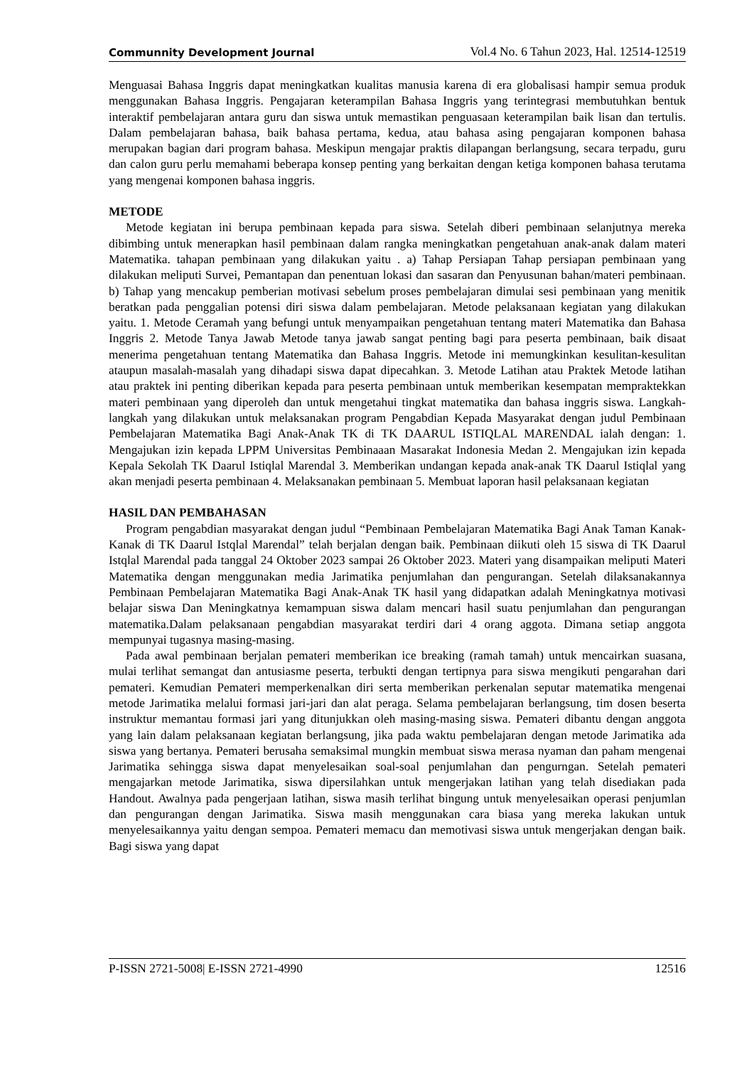Communnity Development Journal Vol.4 No. 6 Tahun 2023, Hal. 12514-12519
Menguasai Bahasa Inggris dapat meningkatkan kualitas manusia karena di era globalisasi hampir semua produk menggunakan Bahasa Inggris. Pengajaran keterampilan Bahasa Inggris yang terintegrasi membutuhkan bentuk interaktif pembelajaran antara guru dan siswa untuk memastikan penguasaan keterampilan baik lisan dan tertulis. Dalam pembelajaran bahasa, baik bahasa pertama, kedua, atau bahasa asing pengajaran komponen bahasa merupakan bagian dari program bahasa. Meskipun mengajar praktis dilapangan berlangsung, secara terpadu, guru dan calon guru perlu memahami beberapa konsep penting yang berkaitan dengan ketiga komponen bahasa terutama yang mengenai komponen bahasa inggris.
METODE
Metode kegiatan ini berupa pembinaan kepada para siswa. Setelah diberi pembinaan selanjutnya mereka dibimbing untuk menerapkan hasil pembinaan dalam rangka meningkatkan pengetahuan anak-anak dalam materi Matematika. tahapan pembinaan yang dilakukan yaitu . a) Tahap Persiapan Tahap persiapan pembinaan yang dilakukan meliputi Survei, Pemantapan dan penentuan lokasi dan sasaran dan Penyusunan bahan/materi pembinaan. b) Tahap yang mencakup pemberian motivasi sebelum proses pembelajaran dimulai sesi pembinaan yang menitik beratkan pada penggalian potensi diri siswa dalam pembelajaran. Metode pelaksanaan kegiatan yang dilakukan yaitu. 1. Metode Ceramah yang befungi untuk menyampaikan pengetahuan tentang materi Matematika dan Bahasa Inggris 2. Metode Tanya Jawab Metode tanya jawab sangat penting bagi para peserta pembinaan, baik disaat menerima pengetahuan tentang Matematika dan Bahasa Inggris. Metode ini memungkinkan kesulitan-kesulitan ataupun masalah-masalah yang dihadapi siswa dapat dipecahkan. 3. Metode Latihan atau Praktek Metode latihan atau praktek ini penting diberikan kepada para peserta pembinaan untuk memberikan kesempatan mempraktekkan materi pembinaan yang diperoleh dan untuk mengetahui tingkat matematika dan bahasa inggris siswa. Langkah-langkah yang dilakukan untuk melaksanakan program Pengabdian Kepada Masyarakat dengan judul Pembinaan Pembelajaran Matematika Bagi Anak-Anak TK di TK DAARUL ISTIQLAL MARENDAL ialah dengan: 1. Mengajukan izin kepada LPPM Universitas Pembinaaan Masarakat Indonesia Medan 2. Mengajukan izin kepada Kepala Sekolah TK Daarul Istiqlal Marendal 3. Memberikan undangan kepada anak-anak TK Daarul Istiqlal yang akan menjadi peserta pembinaan 4. Melaksanakan pembinaan 5. Membuat laporan hasil pelaksanaan kegiatan
HASIL DAN PEMBAHASAN
Program pengabdian masyarakat dengan judul “Pembinaan Pembelajaran Matematika Bagi Anak Taman Kanak-Kanak di TK Daarul Istqlal Marendal” telah berjalan dengan baik. Pembinaan diikuti oleh 15 siswa di TK Daarul Istqlal Marendal pada tanggal 24 Oktober 2023 sampai 26 Oktober 2023. Materi yang disampaikan meliputi Materi Matematika dengan menggunakan media Jarimatika penjumlahan dan pengurangan. Setelah dilaksanakannya Pembinaan Pembelajaran Matematika Bagi Anak-Anak TK hasil yang didapatkan adalah Meningkatnya motivasi belajar siswa Dan Meningkatnya kemampuan siswa dalam mencari hasil suatu penjumlahan dan pengurangan matematika.Dalam pelaksanaan pengabdian masyarakat terdiri dari 4 orang aggota. Dimana setiap anggota mempunyai tugasnya masing-masing.
Pada awal pembinaan berjalan pemateri memberikan ice breaking (ramah tamah) untuk mencairkan suasana, mulai terlihat semangat dan antusiasme peserta, terbukti dengan tertipnya para siswa mengikuti pengarahan dari pemateri. Kemudian Pemateri memperkenalkan diri serta memberikan perkenalan seputar matematika mengenai metode Jarimatika melalui formasi jari-jari dan alat peraga. Selama pembelajaran berlangsung, tim dosen beserta instruktur memantau formasi jari yang ditunjukkan oleh masing-masing siswa. Pemateri dibantu dengan anggota yang lain dalam pelaksanaan kegiatan berlangsung, jika pada waktu pembelajaran dengan metode Jarimatika ada siswa yang bertanya. Pemateri berusaha semaksimal mungkin membuat siswa merasa nyaman dan paham mengenai Jarimatika sehingga siswa dapat menyelesaikan soal-soal penjumlahan dan pengurngan. Setelah pemateri mengajarkan metode Jarimatika, siswa dipersilahkan untuk mengerjakan latihan yang telah disediakan pada Handout. Awalnya pada pengerjaan latihan, siswa masih terlihat bingung untuk menyelesaikan operasi penjumlan dan pengurangan dengan Jarimatika. Siswa masih menggunakan cara biasa yang mereka lakukan untuk menyelesaikannya yaitu dengan sempoa. Pemateri memacu dan memotivasi siswa untuk mengerjakan dengan baik. Bagi siswa yang dapat
P-ISSN 2721-5008| E-ISSN 2721-4990 12516